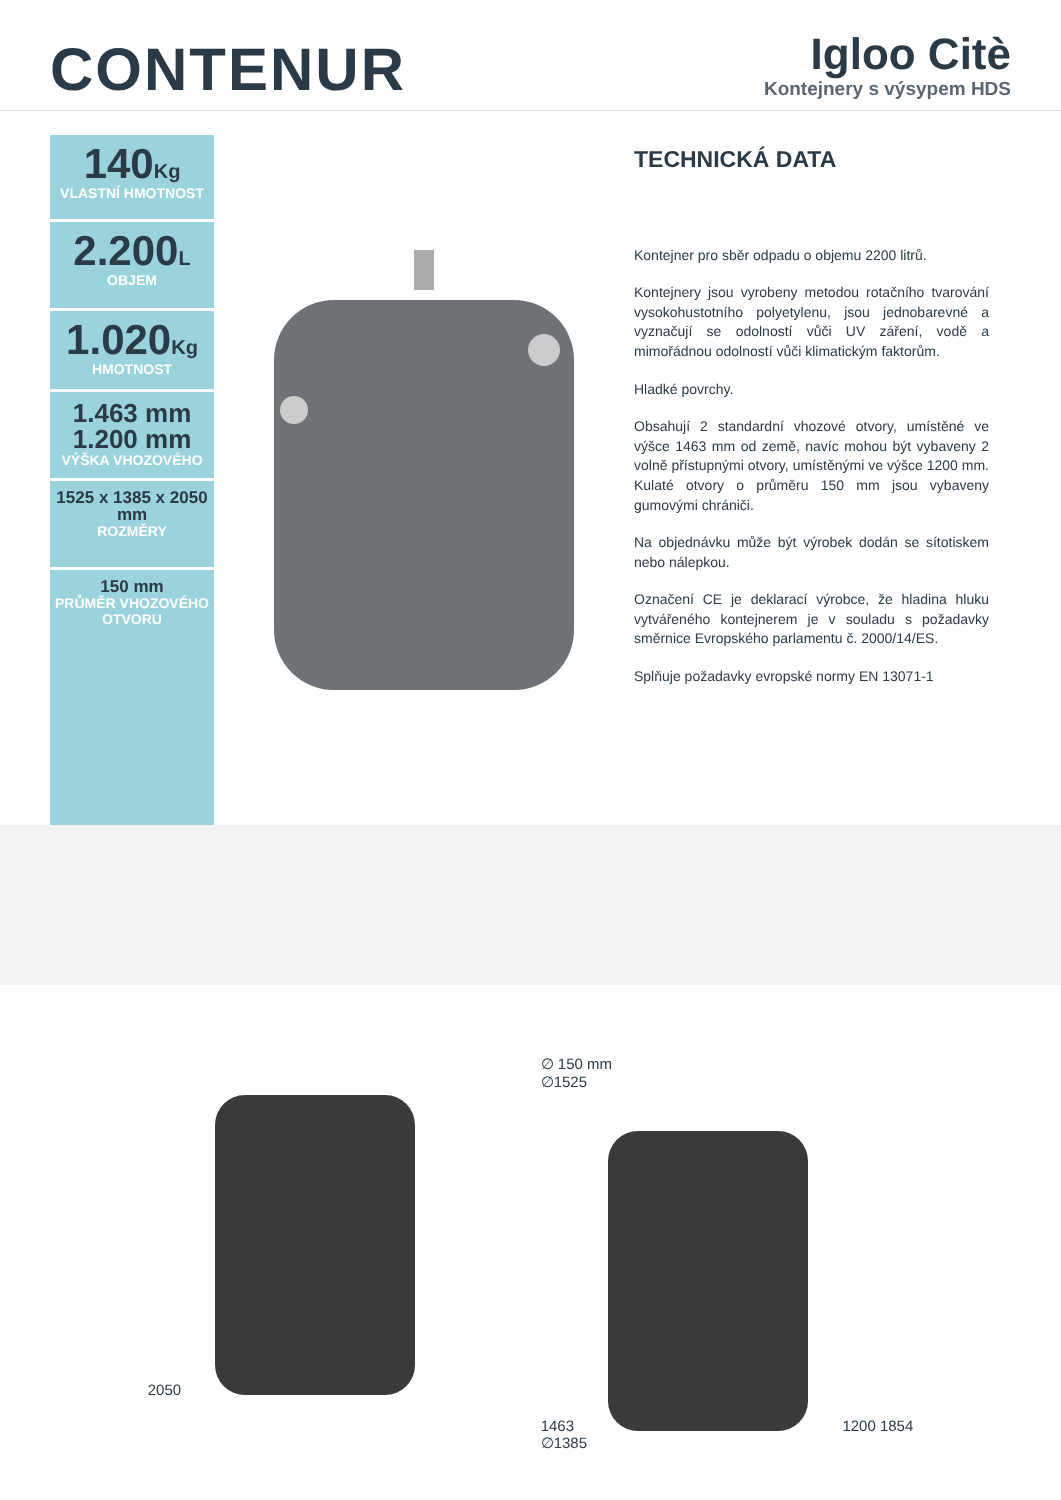CONTENUR
Igloo Citè
Kontejnery s výsypem HDS
140Kg
VLASTNÍ HMOTNOST
2.200L
OBJEM
1.020Kg
HMOTNOST
1.463 mm
1.200 mm
VÝŠKA VHOZOVÉHO
1525 x 1385 x 2050 mm
ROZMĚRY
150 mm
PRŮMĚR VHOZOVÉHO OTVORU
TECHNICKÁ DATA
Kontejner pro sběr odpadu o objemu 2200 litrů.
Kontejnery jsou vyrobeny metodou rotačního tvarování vysokohustotního polyetylenu, jsou jednobarevné a vyznačují se odolností vůči UV záření, vodě a mimořádnou odolností vůči klimatickým faktorům.
Hladké povrchy.
Obsahují 2 standardní vhozové otvory, umístěné ve výšce 1463 mm od země, navíc mohou být vybaveny 2 volně přístupnými otvory, umístěnými ve výšce 1200 mm. Kulaté otvory o průměru 150 mm jsou vybaveny gumovými chrániči.
Na objednávku může být výrobek dodán se sítotiskem nebo nálepkou.
Označení CE je deklarací výrobce, že hladina hluku vytvářeného kontejnerem je v souladu s požadavky směrnice Evropského parlamentu č. 2000/14/ES.
Splňuje požadavky evropské normy EN 13071-1
2050 ∅ 150 mm
∅1525
1463 1200 1854
∅1385